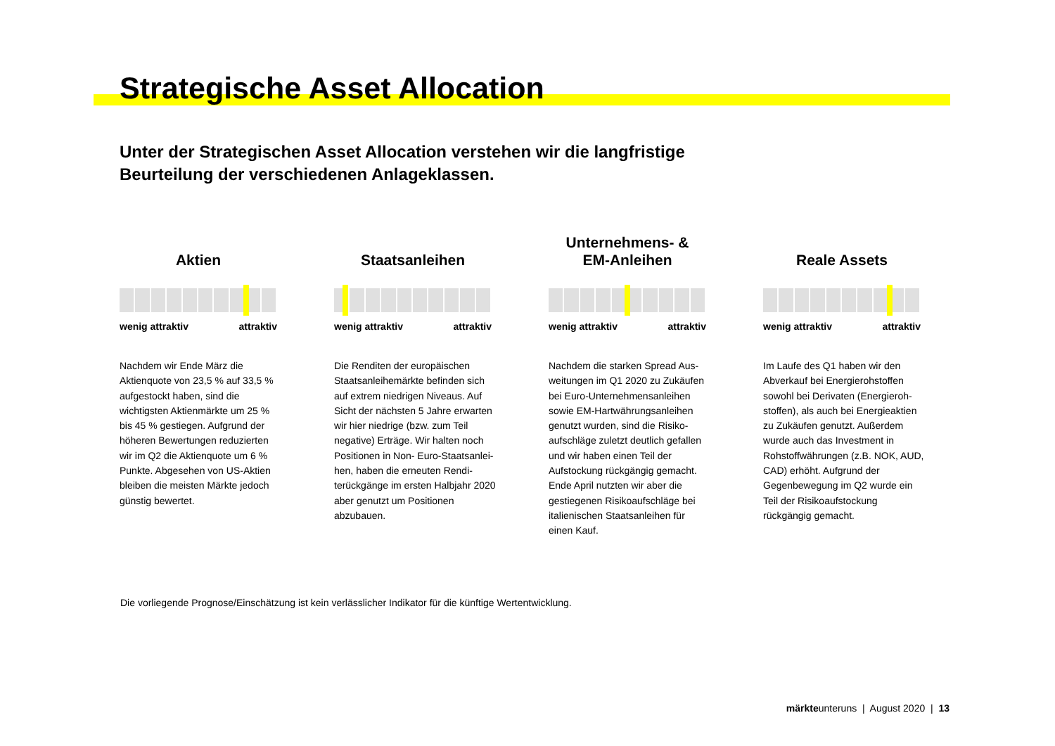Strategische Asset Allocation
Unter der Strategischen Asset Allocation verstehen wir die langfristige
Beurteilung der verschiedenen Anlageklassen.
Aktien
wenig attraktiv attraktiv
Nachdem wir Ende März die Aktienquote von 23,5 % auf 33,5 % aufgestockt haben, sind die wichtigsten Aktienmärkte um 25 % bis 45 % gestiegen. Aufgrund der höheren Bewertungen reduzierten wir im Q2 die Aktienquote um 6 % Punkte. Abgesehen von US-Aktien bleiben die meisten Märkte jedoch günstig bewertet.
Staatsanleihen
wenig attraktiv attraktiv
Die Renditen der europäischen Staatsanleihemärkte befinden sich auf extrem niedrigen Niveaus. Auf Sicht der nächsten 5 Jahre erwarten wir hier niedrige (bzw. zum Teil negative) Erträge. Wir halten noch Positionen in Non- Euro-Staatsanlei­hen, haben die erneuten Rendi­terückgänge im ersten Halbjahr 2020 aber genutzt um Positionen abzubauen.
Unternehmens- &
EM-Anleihen
wenig attraktiv attraktiv
Nachdem die starken Spread Aus­weitungen im Q1 2020 zu Zukäufen bei Euro-Unternehmensanleihen sowie EM-Hartwährungsanleihen genutzt wurden, sind die Risiko­aufschläge zuletzt deutlich gefallen und wir haben einen Teil der Aufstockung rückgängig gemacht. Ende April nutzten wir aber die gestiegenen Risikoaufschläge bei italienischen Staatsanleihen für einen Kauf.
Reale Assets
wenig attraktiv attraktiv
Im Laufe des Q1 haben wir den Abverkauf bei Energierohstoffen sowohl bei Derivaten (Energieroh­stoffen), als auch bei Energieaktien zu Zukäufen genutzt. Außerdem wurde auch das Investment in Rohstoffwährungen (z.B. NOK, AUD, CAD) erhöht. Aufgrund der Gegenbewegung im Q2 wurde ein Teil der Risikoaufstockung rückgängig gemacht.
Die vorliegende Prognose/Einschätzung ist kein verlässlicher Indikator für die künftige Wertentwicklung.
märkteunteruns | August 2020 | 13